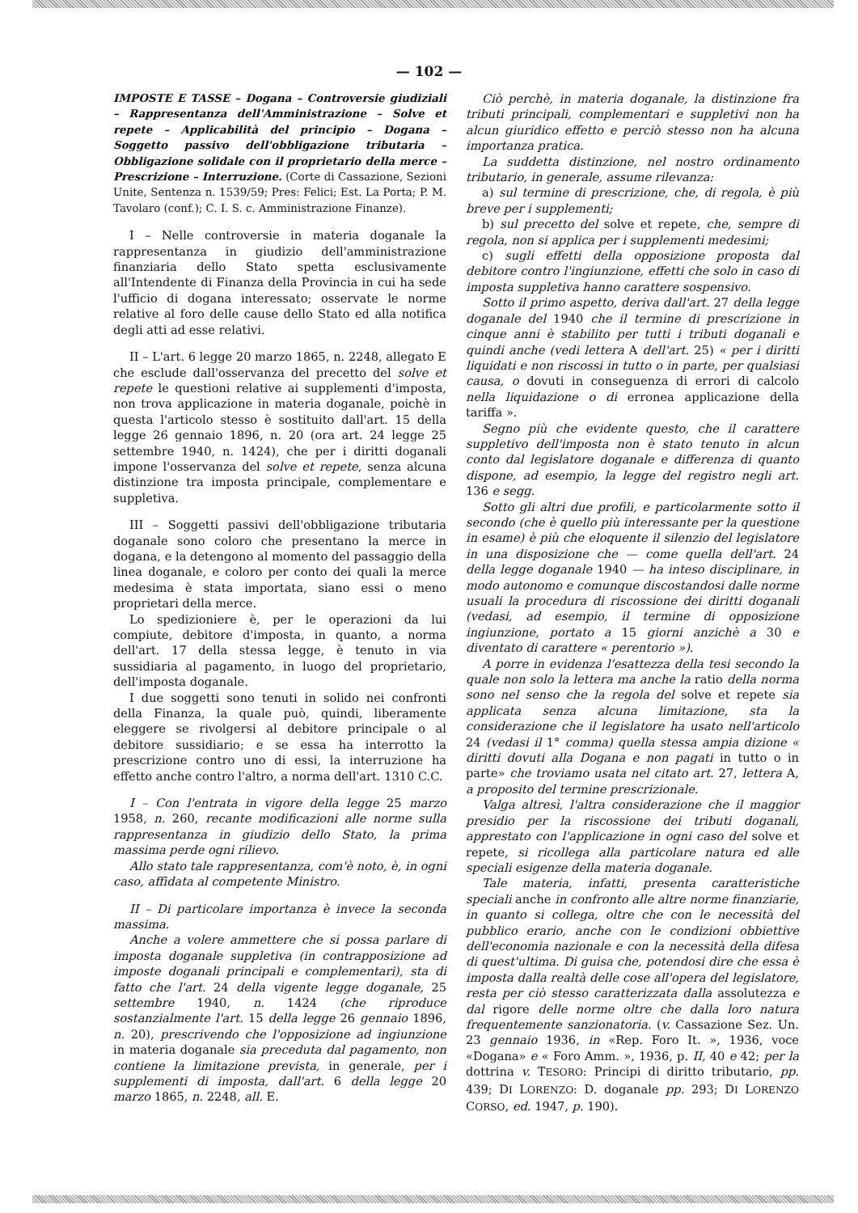— 102 —
IMPOSTE E TASSE – Dogana – Controversie giudiziali – Rappresentanza dell'Amministrazione – Solve et repete – Applicabilità del principio – Dogana – Soggetto passivo dell'obbligazione tributaria – Obbligazione solidale con il proprietario della merce – Prescrizione – Interruzione. (Corte di Cassazione, Sezioni Unite, Sentenza n. 1539/59; Pres: Felici; Est. La Porta; P. M. Tavolaro (conf.); C. I. S. c. Amministrazione Finanze).
I – Nelle controversie in materia doganale la rappresentanza in giudizio dell'amministrazione finanziaria dello Stato spetta esclusivamente all'Intendente di Finanza della Provincia in cui ha sede l'ufficio di dogana interessato; osservate le norme relative al foro delle cause dello Stato ed alla notifica degli atti ad esse relativi.
II – L'art. 6 legge 20 marzo 1865, n. 2248, allegato E che esclude dall'osservanza del precetto del solve et repete le questioni relative ai supplementi d'imposta, non trova applicazione in materia doganale, poichè in questa l'articolo stesso è sostituito dall'art. 15 della legge 26 gennaio 1896, n. 20 (ora art. 24 legge 25 settembre 1940, n. 1424), che per i diritti doganali impone l'osservanza del solve et repete, senza alcuna distinzione tra imposta principale, complementare e suppletiva.
III – Soggetti passivi dell'obbligazione tributaria doganale sono coloro che presentano la merce in dogana, e la detengono al momento del passaggio della linea doganale, e coloro per conto dei quali la merce medesima è stata importata, siano essi o meno proprietari della merce.
Lo spedizioniere è, per le operazioni da lui compiute, debitore d'imposta, in quanto, a norma dell'art. 17 della stessa legge, è tenuto in via sussidiaria al pagamento, in luogo del proprietario, dell'imposta doganale.
I due soggetti sono tenuti in solido nei confronti della Finanza, la quale può, quindi, liberamente eleggere se rivolgersi al debitore principale o al debitore sussidiario; e se essa ha interrotto la prescrizione contro uno di essi, la interruzione ha effetto anche contro l'altro, a norma dell'art. 1310 C.C.
I – Con l'entrata in vigore della legge 25 marzo 1958, n. 260, recante modificazioni alle norme sulla rappresentanza in giudizio dello Stato, la prima massima perde ogni rilievo.
Allo stato tale rappresentanza, com'è noto, è, in ogni caso, affidata al competente Ministro.
II – Di particolare importanza è invece la seconda massima.
Anche a volere ammettere che si possa parlare di imposta doganale suppletiva (in contrapposizione ad imposte doganali principali e complementari), sta di fatto che l'art. 24 della vigente legge doganale, 25 settembre 1940, n. 1424 (che riproduce sostanzialmente l'art. 15 della legge 26 gennaio 1896, n. 20), prescrivendo che l'opposizione ad ingiunzione in materia doganale sia preceduta dal pagamento, non contiene la limitazione prevista, in generale, per i supplementi di imposta, dall'art. 6 della legge 20 marzo 1865, n. 2248, all. E.
Ciò perchè, in materia doganale, la distinzione fra tributi principali, complementari e suppletivi non ha alcun giuridico effetto e perciò stesso non ha alcuna importanza pratica.
La suddetta distinzione, nel nostro ordinamento tributario, in generale, assume rilevanza:
a) sul termine di prescrizione, che, di regola, è più breve per i supplementi;
b) sul precetto del solve et repete, che, sempre di regola, non si applica per i supplementi medesimi;
c) sugli effetti della opposizione proposta dal debitore contro l'ingiunzione, effetti che solo in caso di imposta suppletiva hanno carattere sospensivo.
Sotto il primo aspetto, deriva dall'art. 27 della legge doganale del 1940 che il termine di prescrizione in cinque anni è stabilito per tutti i tributi doganali e quindi anche (vedi lettera A dell'art. 25) « per i diritti liquidati e non riscossi in tutto o in parte, per qualsiasi causa, o dovuti in conseguenza di errori di calcolo nella liquidazione o di erronea applicazione della tariffa ».
Segno più che evidente questo, che il carattere suppletivo dell'imposta non è stato tenuto in alcun conto dal legislatore doganale e differenza di quanto dispone, ad esempio, la legge del registro negli art. 136 e segg.
Sotto gli altri due profili, e particolarmente sotto il secondo (che è quello più interessante per la questione in esame) è più che eloquente il silenzio del legislatore in una disposizione che — come quella dell'art. 24 della legge doganale 1940 — ha inteso disciplinare, in modo autonomo e comunque discostandosi dalle norme usuali la procedura di riscossione dei diritti doganali (vedasi, ad esempio, il termine di opposizione ingiunzione, portato a 15 giorni anzichè a 30 e diventato di carattere « perentorio »).
A porre in evidenza l'esattezza della tesi secondo la quale non solo la lettera ma anche la ratio della norma sono nel senso che la regola del solve et repete sia applicata senza alcuna limitazione, sta la considerazione che il legislatore ha usato nell'articolo 24 (vedasi il 1° comma) quella stessa ampia dizione « diritti dovuti alla Dogana e non pagati in tutto o in parte» che troviamo usata nel citato art. 27, lettera A, a proposito del termine prescrizionale.
Valga altresì, l'altra considerazione che il maggior presidio per la riscossione dei tributi doganali, apprestato con l'applicazione in ogni caso del solve et repete, si ricollega alla particolare natura ed alle speciali esigenze della materia doganale.
Tale materia, infatti, presenta caratteristiche speciali anche in confronto alle altre norme finanziarie, in quanto si collega, oltre che con le necessità del pubblico erario, anche con le condizioni obbiettive dell'economia nazionale e con la necessità della difesa di quest'ultima. Di guisa che, potendosi dire che essa è imposta dalla realtà delle cose all'opera del legislatore, resta per ciò stesso caratterizzata dalla assolutezza e dal rigore delle norme oltre che dalla loro natura frequentemente sanzionatoria. (v. Cassazione Sez. Un. 23 gennaio 1936, in «Rep. Foro It. », 1936, voce «Dogana» e « Foro Amm. », 1936, p. II, 40 e 42; per la dottrina v. TESORO: Principi di diritto tributario, pp. 439; DI LORENZO: D. doganale pp. 293; DI LORENZO CORSO, ed. 1947, p. 190).